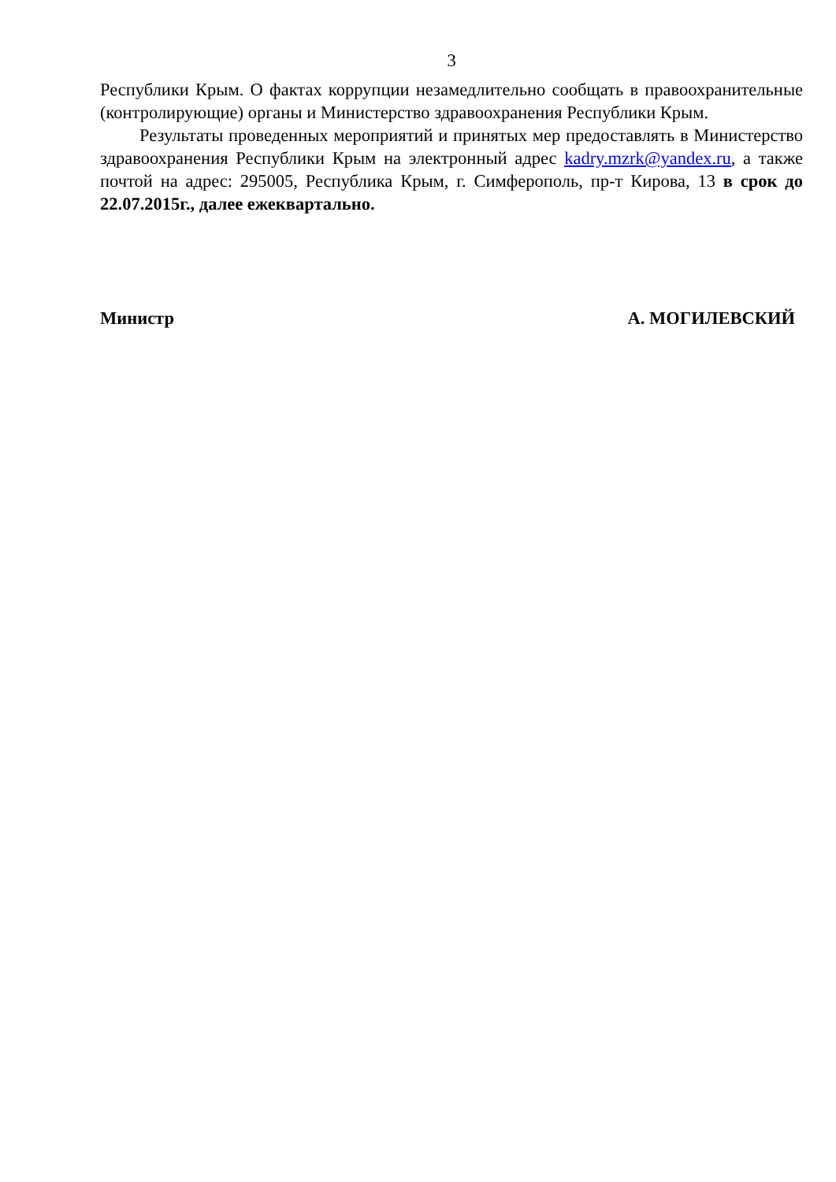3
Республики Крым. О фактах коррупции незамедлительно сообщать в правоохранительные (контролирующие) органы и Министерство здравоохранения Республики Крым.
Результаты проведенных мероприятий и принятых мер предоставлять в Министерство здравоохранения Республики Крым на электронный адрес kadry.mzrk@yandex.ru, а также почтой на адрес: 295005, Республика Крым, г. Симферополь, пр-т Кирова, 13 в срок до 22.07.2015г., далее ежеквартально.
Министр А. МОГИЛЕВСКИЙ